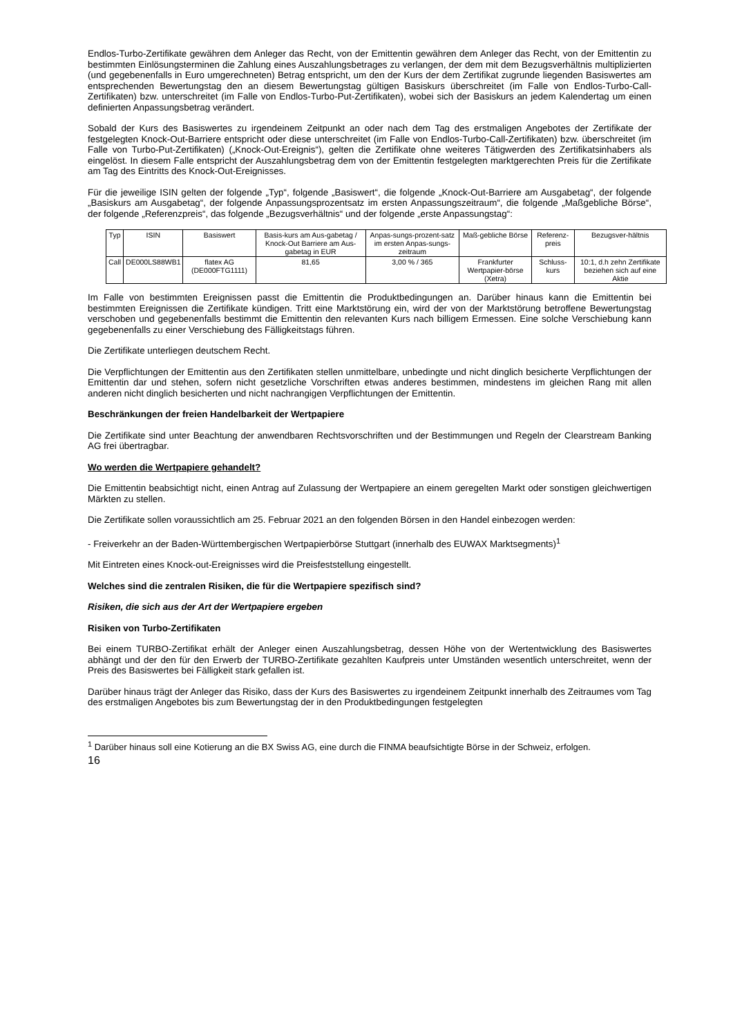Endlos-Turbo-Zertifikate gewähren dem Anleger das Recht, von der Emittentin gewähren dem Anleger das Recht, von der Emittentin zu bestimmten Einlösungsterminen die Zahlung eines Auszahlungsbetrages zu verlangen, der dem mit dem Bezugsverhältnis multiplizierten (und gegebenenfalls in Euro umgerechneten) Betrag entspricht, um den der Kurs der dem Zertifikat zugrunde liegenden Basiswertes am entsprechenden Bewertungstag den an diesem Bewertungstag gültigen Basiskurs überschreitet (im Falle von Endlos-Turbo-Call-Zertifikaten) bzw. unterschreitet (im Falle von Endlos-Turbo-Put-Zertifikaten), wobei sich der Basiskurs an jedem Kalendertag um einen definierten Anpassungsbetrag verändert.
Sobald der Kurs des Basiswertes zu irgendeinem Zeitpunkt an oder nach dem Tag des erstmaligen Angebotes der Zertifikate der festgelegten Knock-Out-Barriere entspricht oder diese unterschreitet (im Falle von Endlos-Turbo-Call-Zertifikaten) bzw. überschreitet (im Falle von Turbo-Put-Zertifikaten) („Knock-Out-Ereignis“), gelten die Zertifikate ohne weiteres Tätigwerden des Zertifikatsinhabers als eingelöst. In diesem Falle entspricht der Auszahlungsbetrag dem von der Emittentin festgelegten marktgerechten Preis für die Zertifikate am Tag des Eintritts des Knock-Out-Ereignisses.
Für die jeweilige ISIN gelten der folgende „Typ“, folgende „Basiswert“, die folgende „Knock-Out-Barriere am Ausgabetag“, der folgende „Basiskurs am Ausgabetag“, der folgende Anpassungsprozentsatz im ersten Anpassungszeitraum“, die folgende „Maßgebliche Börse“, der folgende „Referenzpreis“, das folgende „Bezugsverhältnis“ und der folgende „erste Anpassungstag“:
| Typ | ISIN | Basiswert | Basis-kurs am Aus-gabetag / Knock-Out Barriere am Aus-gabetag in EUR | Anpas-sungs-prozent-satz im ersten Anpas-sungs-zeitraum | Maß-gebliche Börse | Referenz-preis | Bezugsver-hältnis |
| --- | --- | --- | --- | --- | --- | --- | --- |
| Call | DE000LS88WB1 | flatex AG (DE000FTG1111) | 81,65 | 3,00 % / 365 | Frankfurter Wertpapier-börse (Xetra) | Schluss-kurs | 10:1, d.h zehn Zertifikate beziehen sich auf eine Aktie |
Im Falle von bestimmten Ereignissen passt die Emittentin die Produktbedingungen an. Darüber hinaus kann die Emittentin bei bestimmten Ereignissen die Zertifikate kündigen. Tritt eine Marktstörung ein, wird der von der Marktstörung betroffene Bewertungstag verschoben und gegebenenfalls bestimmt die Emittentin den relevanten Kurs nach billigem Ermessen. Eine solche Verschiebung kann gegebenenfalls zu einer Verschiebung des Fälligkeitstags führen.
Die Zertifikate unterliegen deutschem Recht.
Die Verpflichtungen der Emittentin aus den Zertifikaten stellen unmittelbare, unbedingte und nicht dinglich besicherte Verpflichtungen der Emittentin dar und stehen, sofern nicht gesetzliche Vorschriften etwas anderes bestimmen, mindestens im gleichen Rang mit allen anderen nicht dinglich besicherten und nicht nachrangigen Verpflichtungen der Emittentin.
Beschränkungen der freien Handelbarkeit der Wertpapiere
Die Zertifikate sind unter Beachtung der anwendbaren Rechtsvorschriften und der Bestimmungen und Regeln der Clearstream Banking AG frei übertragbar.
Wo werden die Wertpapiere gehandelt?
Die Emittentin beabsichtigt nicht, einen Antrag auf Zulassung der Wertpapiere an einem geregelten Markt oder sonstigen gleichwertigen Märkten zu stellen.
Die Zertifikate sollen voraussichtlich am 25. Februar 2021 an den folgenden Börsen in den Handel einbezogen werden:
- Freiverkehr an der Baden-Württembergischen Wertpapierbörse Stuttgart (innerhalb des EUWAX Marktsegments)<sup>1</sup>
Mit Eintreten eines Knock-out-Ereignisses wird die Preisfeststellung eingestellt.
Welches sind die zentralen Risiken, die für die Wertpapiere spezifisch sind?
Risiken, die sich aus der Art der Wertpapiere ergeben
Risiken von Turbo-Zertifikaten
Bei einem TURBO-Zertifikat erhält der Anleger einen Auszahlungsbetrag, dessen Höhe von der Wertentwicklung des Basiswertes abhängt und der den für den Erwerb der TURBO-Zertifikate gezahlten Kaufpreis unter Umständen wesentlich unterschreitet, wenn der Preis des Basiswertes bei Fälligkeit stark gefallen ist.
Darüber hinaus trägt der Anleger das Risiko, dass der Kurs des Basiswertes zu irgendeinem Zeitpunkt innerhalb des Zeitraumes vom Tag des erstmaligen Angebotes bis zum Bewertungstag der in den Produktbedingungen festgelegten
<sup>1</sup> Darüber hinaus soll eine Kotierung an die BX Swiss AG, eine durch die FINMA beaufsichtigte Börse in der Schweiz, erfolgen.
16